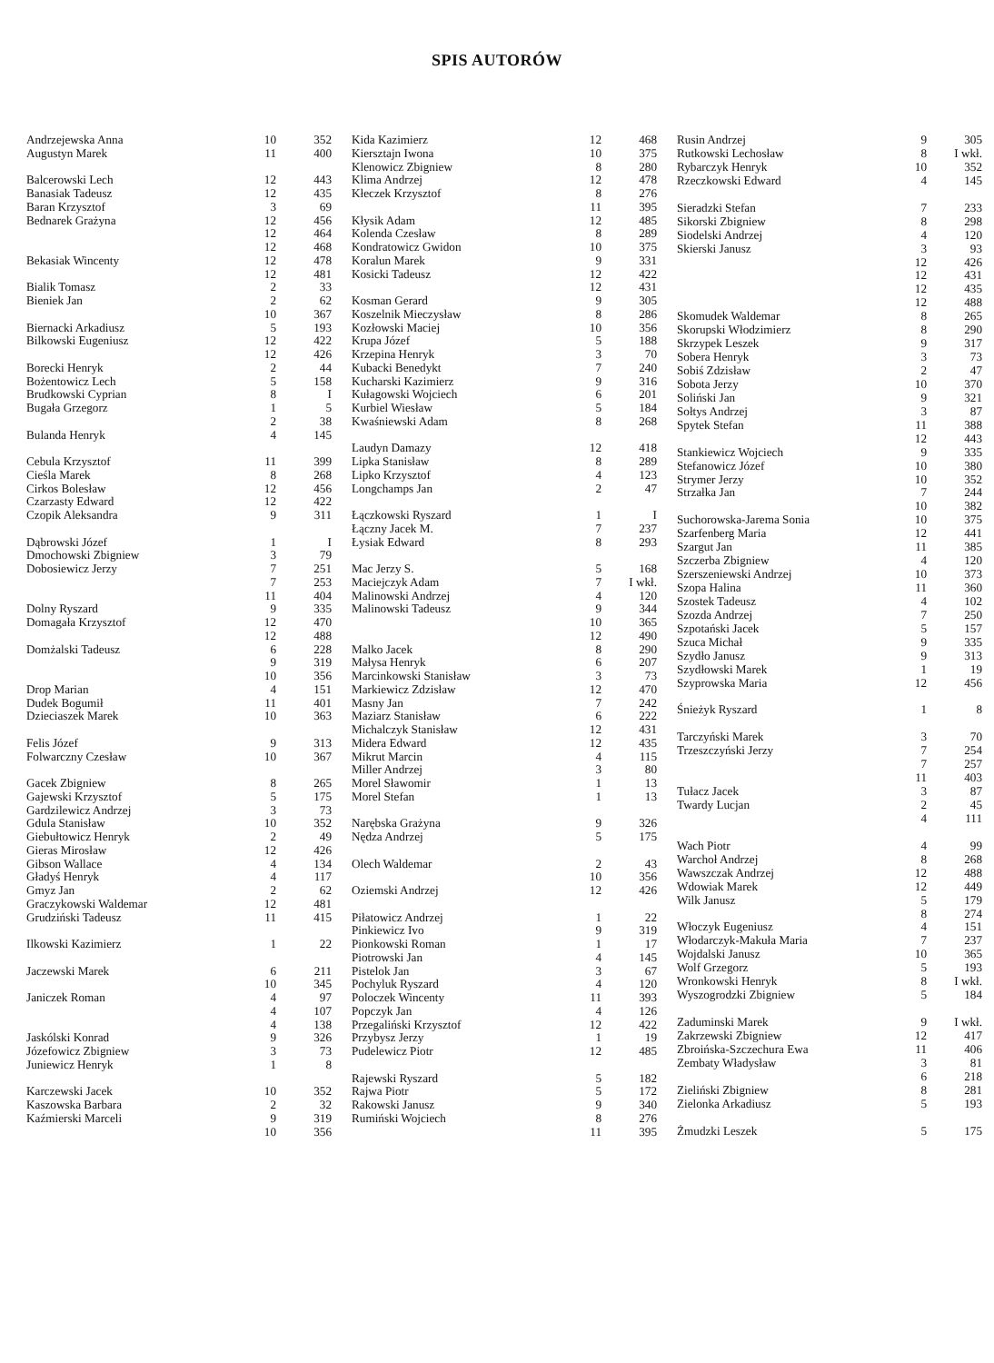SPIS AUTORÓW
| Andrzejewska Anna | 10 | 352 |
| Augustyn Marek | 11 | 400 |
| Balcerowski Lech | 12 | 443 |
| Banasiak Tadeusz | 12 | 435 |
| Baran Krzysztof | 3 | 69 |
| Bednarek Grażyna | 12 | 456 |
| | 12 | 464 |
| | 12 | 468 |
| Bekasiak Wincenty | 12 | 478 |
| | 12 | 481 |
| Bialik Tomasz | 2 | 33 |
| Bieniek Jan | 2 | 62 |
| | 10 | 367 |
| Biernacki Arkadiusz | 5 | 193 |
| Bilkowski Eugeniusz | 12 | 422 |
| | 12 | 426 |
| Borecki Henryk | 2 | 44 |
| Bożentowicz Lech | 5 | 158 |
| Brudkowski Cyprian | 8 | I |
| Bugała Grzegorz | 1 | 5 |
| | 2 | 38 |
| Bulanda Henryk | 4 | 145 |
| Cebula Krzysztof | 11 | 399 |
| Cieśla Marek | 8 | 268 |
| Cirkos Bolesław | 12 | 456 |
| Czarzasty Edward | 12 | 422 |
| Czopik Aleksandra | 9 | 311 |
| Dąbrowski Józef | 1 | I |
| Dmochowski Zbigniew | 3 | 79 |
| Dobosiewicz Jerzy | 7 | 251 |
| | 7 | 253 |
| | 11 | 404 |
| Dolny Ryszard | 9 | 335 |
| Domagała Krzysztof | 12 | 470 |
| | 12 | 488 |
| Domżalski Tadeusz | 6 | 228 |
| | 9 | 319 |
| | 10 | 356 |
| Drop Marian | 4 | 151 |
| Dudek Bogumił | 11 | 401 |
| Dzieciaszek Marek | 10 | 363 |
| Felis Józef | 9 | 313 |
| Folwarczny Czesław | 10 | 367 |
| Gacek Zbigniew | 8 | 265 |
| Gajewski Krzysztof | 5 | 175 |
| Gardzilewicz Andrzej | 3 | 73 |
| Gdula Stanisław | 10 | 352 |
| Giebułtowicz Henryk | 2 | 49 |
| Gieras Mirosław | 12 | 426 |
| Gibson Wallace | 4 | 134 |
| Gładyś Henryk | 4 | 117 |
| Gmyz Jan | 2 | 62 |
| Graczykowski Waldemar | 12 | 481 |
| Grudziński Tadeusz | 11 | 415 |
| Ilkowski Kazimierz | 1 | 22 |
| Jaczewski Marek | 6 | 211 |
| | 10 | 345 |
| Janiczek Roman | 4 | 97 |
| | 4 | 107 |
| | 4 | 138 |
| Jaskólski Konrad | 9 | 326 |
| Józefowicz Zbigniew | 3 | 73 |
| Juniewicz Henryk | 1 | 8 |
| Karczewski Jacek | 10 | 352 |
| Kaszowska Barbara | 2 | 32 |
| Kaźmierski Marceli | 9 | 319 |
| | 10 | 356 |
| Kida Kazimierz | 12 | 468 |
| Kiersztajn Iwona | 10 | 375 |
| Klenowicz Zbigniew | 8 | 280 |
| Klima Andrzej | 12 | 478 |
| Kłeczek Krzysztof | 8 | 276 |
| | 11 | 395 |
| Kłysik Adam | 12 | 485 |
| Kolenda Czesław | 8 | 289 |
| Kondratowicz Gwidon | 10 | 375 |
| Koralun Marek | 9 | 331 |
| Kosicki Tadeusz | 12 | 422 |
| | 12 | 431 |
| Kosman Gerard | 9 | 305 |
| Koszelnik Mieczysław | 8 | 286 |
| Kozłowski Maciej | 10 | 356 |
| Krupa Józef | 5 | 188 |
| Krzepina Henryk | 3 | 70 |
| Kubacki Benedykt | 7 | 240 |
| Kucharski Kazimierz | 9 | 316 |
| Kułagowski Wojciech | 6 | 201 |
| Kurbiel Wiesław | 5 | 184 |
| Kwaśniewski Adam | 8 | 268 |
| Laudyn Damazy | 12 | 418 |
| Lipka Stanisław | 8 | 289 |
| Lipko Krzysztof | 4 | 123 |
| Longchamps Jan | 2 | 47 |
| Łączkowski Ryszard | 1 | I |
| Łączny Jacek M. | 7 | 237 |
| Łysiak Edward | 8 | 293 |
| Mac Jerzy S. | 5 | 168 |
| Maciejczyk Adam | 7 | I wkł. |
| Malinowski Andrzej | 4 | 120 |
| Malinowski Tadeusz | 9 | 344 |
| | 10 | 365 |
| | 12 | 490 |
| Malko Jacek | 8 | 290 |
| Małysa Henryk | 6 | 207 |
| Marcinkowski Stanisław | 3 | 73 |
| Markiewicz Zdzisław | 12 | 470 |
| Masny Jan | 7 | 242 |
| Maziarz Stanisław | 6 | 222 |
| Michalczyk Stanisław | 12 | 431 |
| Midera Edward | 12 | 435 |
| Mikrut Marcin | 4 | 115 |
| Miller Andrzej | 3 | 80 |
| Morel Sławomir | 1 | 13 |
| Morel Stefan | 1 | 13 |
| Narębska Grażyna | 9 | 326 |
| Nędza Andrzej | 5 | 175 |
| Olech Waldemar | 2 | 43 |
| | 10 | 356 |
| Oziemski Andrzej | 12 | 426 |
| Piłatowicz Andrzej | 1 | 22 |
| Pinkiewicz Ivo | 9 | 319 |
| Pionkowski Roman | 1 | 17 |
| Piotrowski Jan | 4 | 145 |
| Pistelok Jan | 3 | 67 |
| Pochyluk Ryszard | 4 | 120 |
| Poloczek Wincenty | 11 | 393 |
| Popczyk Jan | 4 | 126 |
| Przegaliński Krzysztof | 12 | 422 |
| Przybysz Jerzy | 1 | 19 |
| Pudelewicz Piotr | 12 | 485 |
| Rajewski Ryszard | 5 | 182 |
| Rajwa Piotr | 5 | 172 |
| Rakowski Janusz | 9 | 340 |
| Rumiński Wojciech | 8 | 276 |
| | 11 | 395 |
| Rusin Andrzej | 9 | 305 |
| Rutkowski Lechosław | 8 | I wkł. |
| Rybarczyk Henryk | 10 | 352 |
| Rzeczkowski Edward | 4 | 145 |
| Sieradzki Stefan | 7 | 233 |
| Sikorski Zbigniew | 8 | 298 |
| Siodelski Andrzej | 4 | 120 |
| Skierski Janusz | 3 | 93 |
| | 12 | 426 |
| | 12 | 431 |
| | 12 | 435 |
| | 12 | 488 |
| Skomudek Waldemar | 8 | 265 |
| Skorupski Włodzimierz | 8 | 290 |
| Skrzypek Leszek | 9 | 317 |
| Sobera Henryk | 3 | 73 |
| Sobiś Zdzisław | 2 | 47 |
| Sobota Jerzy | 10 | 370 |
| Soliński Jan | 9 | 321 |
| Sołtys Andrzej | 3 | 87 |
| Spytek Stefan | 11 | 388 |
| | 12 | 443 |
| Stankiewicz Wojciech | 9 | 335 |
| Stefanowicz Józef | 10 | 380 |
| Strymer Jerzy | 10 | 352 |
| Strzałka Jan | 7 | 244 |
| | 10 | 382 |
| Suchorowska-Jarema Sonia | 10 | 375 |
| Szarfenberg Maria | 12 | 441 |
| Szargut Jan | 11 | 385 |
| Szczerba Zbigniew | 4 | 120 |
| Szerszeniewski Andrzej | 10 | 373 |
| Szopa Halina | 11 | 360 |
| Szostek Tadeusz | 4 | 102 |
| Szozda Andrzej | 7 | 250 |
| Szpotański Jacek | 5 | 157 |
| Szuca Michał | 9 | 335 |
| Szydło Janusz | 9 | 313 |
| Szydłowski Marek | 1 | 19 |
| Szyprowska Maria | 12 | 456 |
| Śnieżyk Ryszard | 1 | 8 |
| Tarczyński Marek | 3 | 70 |
| Trzeszczyński Jerzy | 7 | 254 |
| | 7 | 257 |
| | 11 | 403 |
| Tułacz Jacek | 3 | 87 |
| Twardy Lucjan | 2 | 45 |
| | 4 | 111 |
| Wach Piotr | 4 | 99 |
| Warchoł Andrzej | 8 | 268 |
| Wawszczak Andrzej | 12 | 488 |
| Wdowiak Marek | 12 | 449 |
| Wilk Janusz | 5 | 179 |
| | 8 | 274 |
| Włoczyk Eugeniusz | 4 | 151 |
| Włodarczyk-Makuła Maria | 7 | 237 |
| Wojdalski Janusz | 10 | 365 |
| Wolf Grzegorz | 5 | 193 |
| Wronkowski Henryk | 8 | I wkł. |
| Wyszogrodzki Zbigniew | 5 | 184 |
| Zaduminski Marek | 9 | I wkł. |
| Zakrzewski Zbigniew | 12 | 417 |
| Zbroińska-Szczechura Ewa | 11 | 406 |
| Zembaty Władysław | 3 | 81 |
| | 6 | 218 |
| Zieliński Zbigniew | 8 | 281 |
| Zielonka Arkadiusz | 5 | 193 |
| Żmudzki Leszek | 5 | 175 |